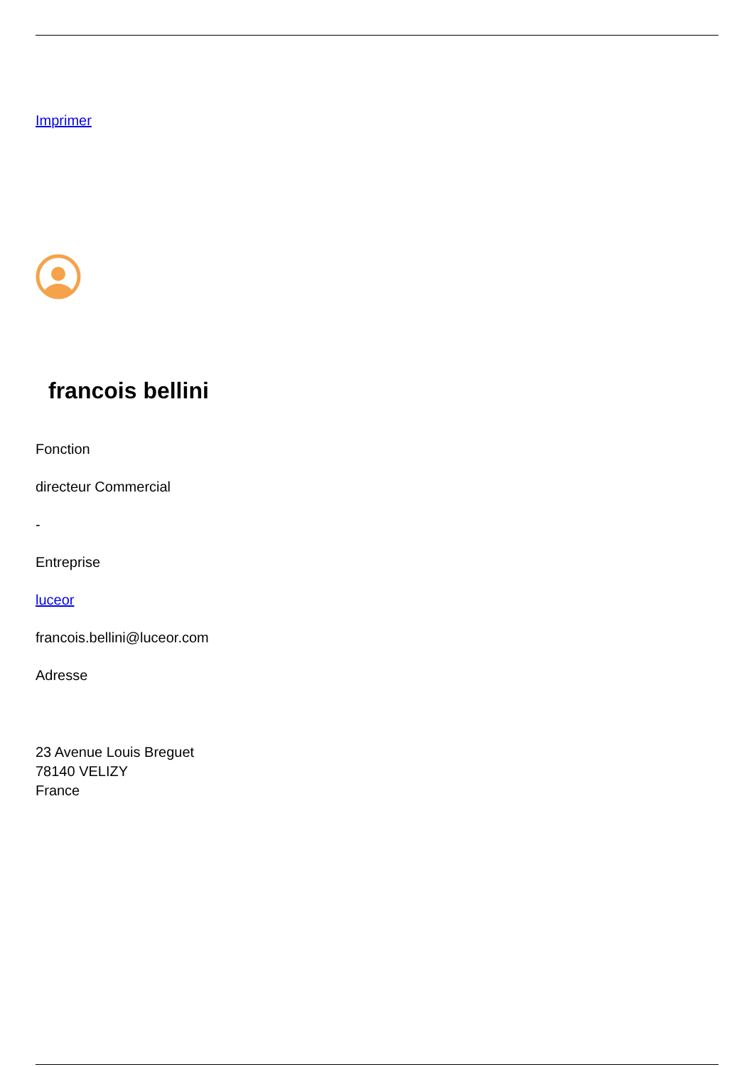Imprimer
francois bellini
Fonction
directeur Commercial
-
Entreprise
luceor
francois.bellini@luceor.com
Adresse
23 Avenue Louis Breguet
78140 VELIZY
France